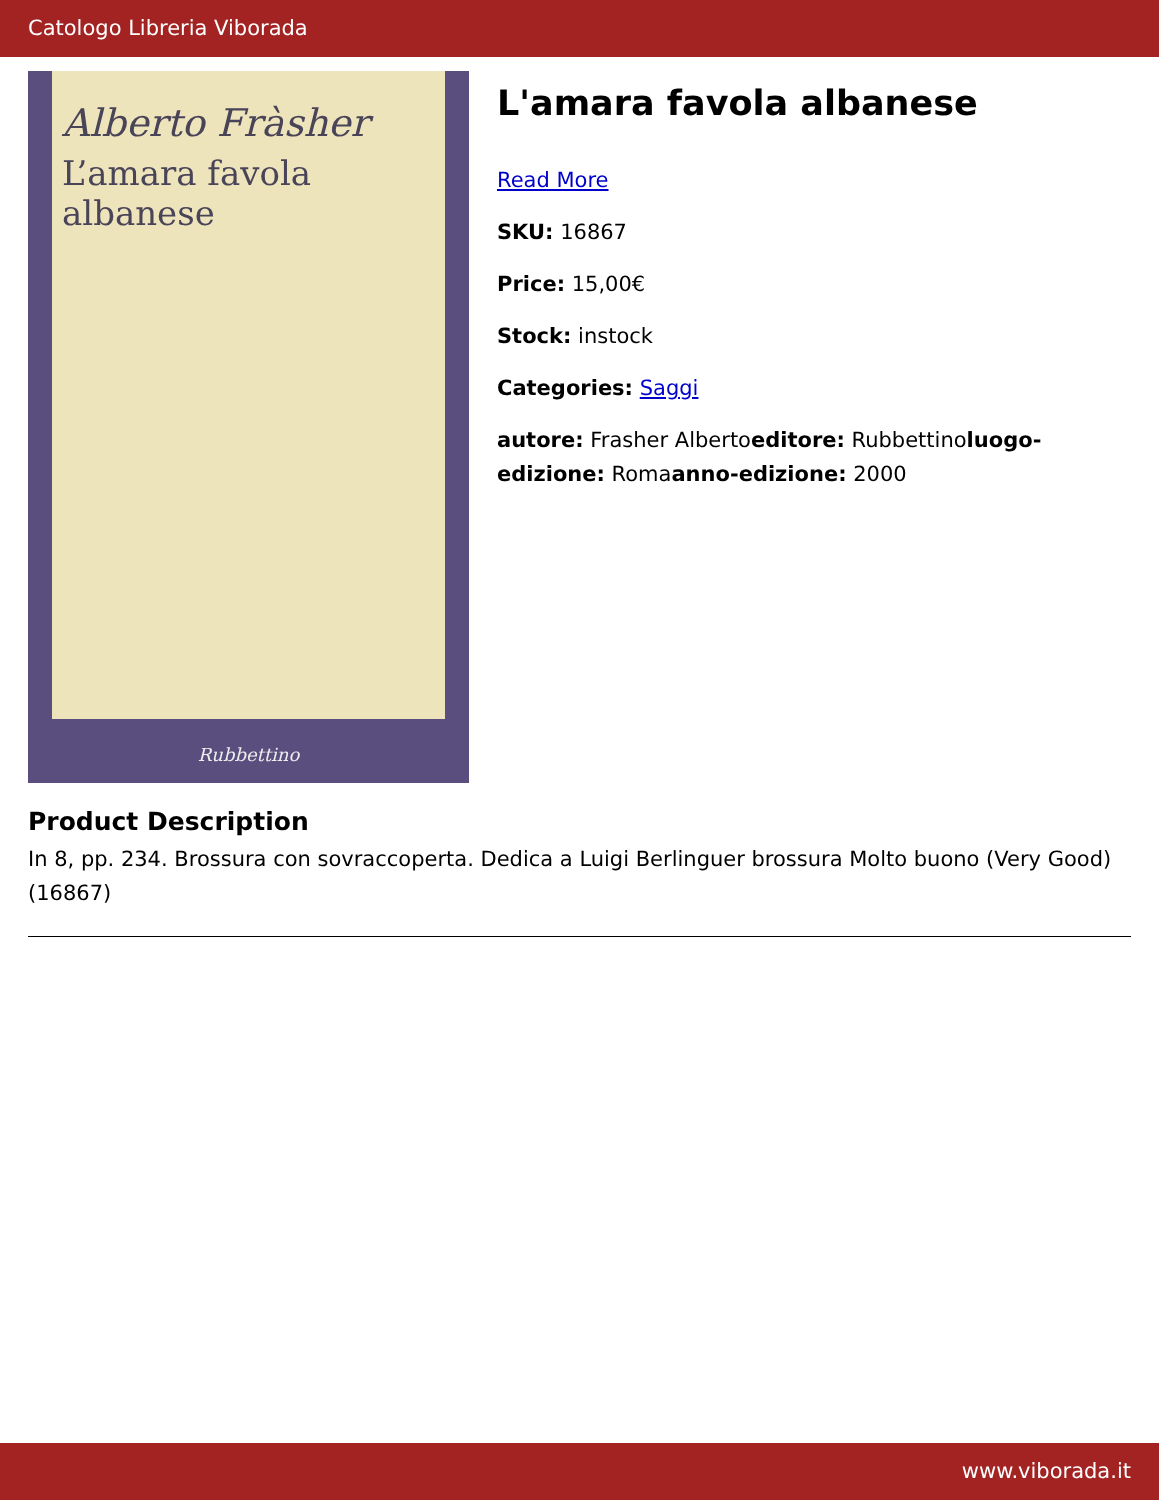Catologo Libreria Viborada
Alberto Fràsher
L’amara favola albanese
Rubbettino
L'amara favola albanese
Read More
SKU: 16867
Price: 15,00€
Stock: instock
Categories: Saggi
autore: Frasher Albertoeditore: Rubbettinoluogo-edizione: Romaanno-edizione: 2000
Product Description
In 8, pp. 234. Brossura con sovraccoperta. Dedica a Luigi Berlinguer brossura Molto buono (Very Good) (16867)
www.viborada.it